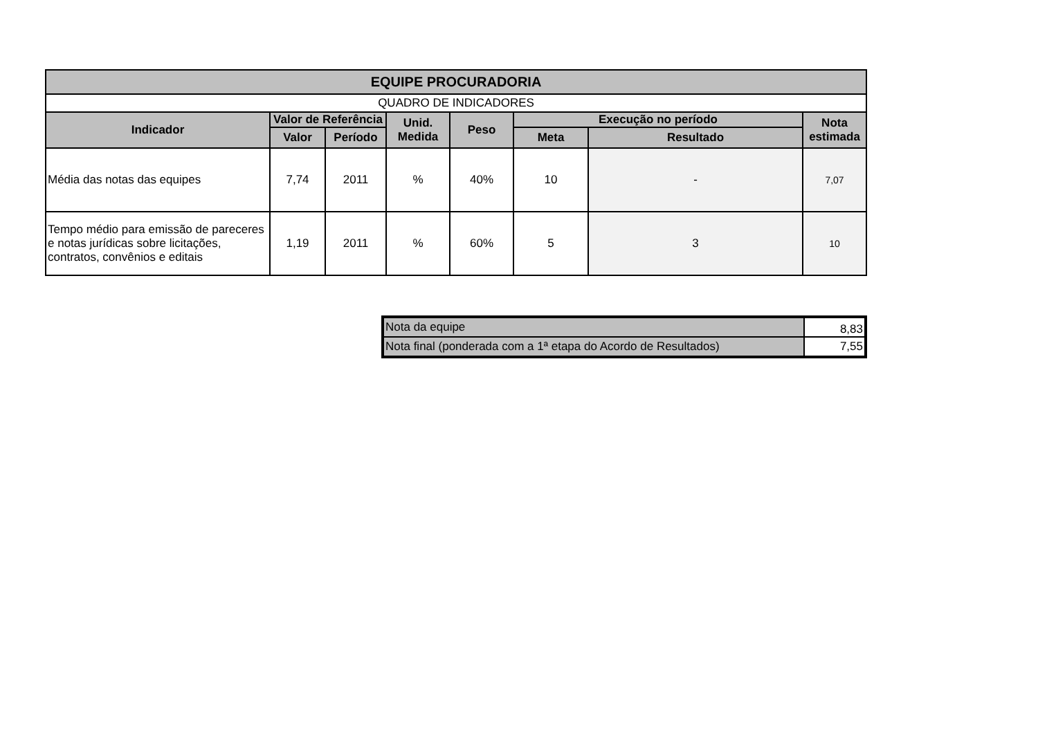| EQUIPE PROCURADORIA | | | | | | | |
| --- | --- | --- | --- | --- | --- | --- | --- |
| QUADRO DE INDICADORES | | | | | | | |
| Indicador | Valor de Referência | | Unid. Medida | Peso | Execução no período | | Nota estimada |
| | Valor | Período | | | Meta | Resultado | |
| Média das notas das equipes | 7,74 | 2011 | % | 40% | 10 | - | 7,07 |
| Tempo médio para emissão de pareceres e notas jurídicas sobre licitações, contratos, convênios e editais | 1,19 | 2011 | % | 60% | 5 | 3 | 10 |
| Nota da equipe | 8,83 |
| Nota final (ponderada com a 1ª etapa do Acordo de Resultados) | 7,55 |